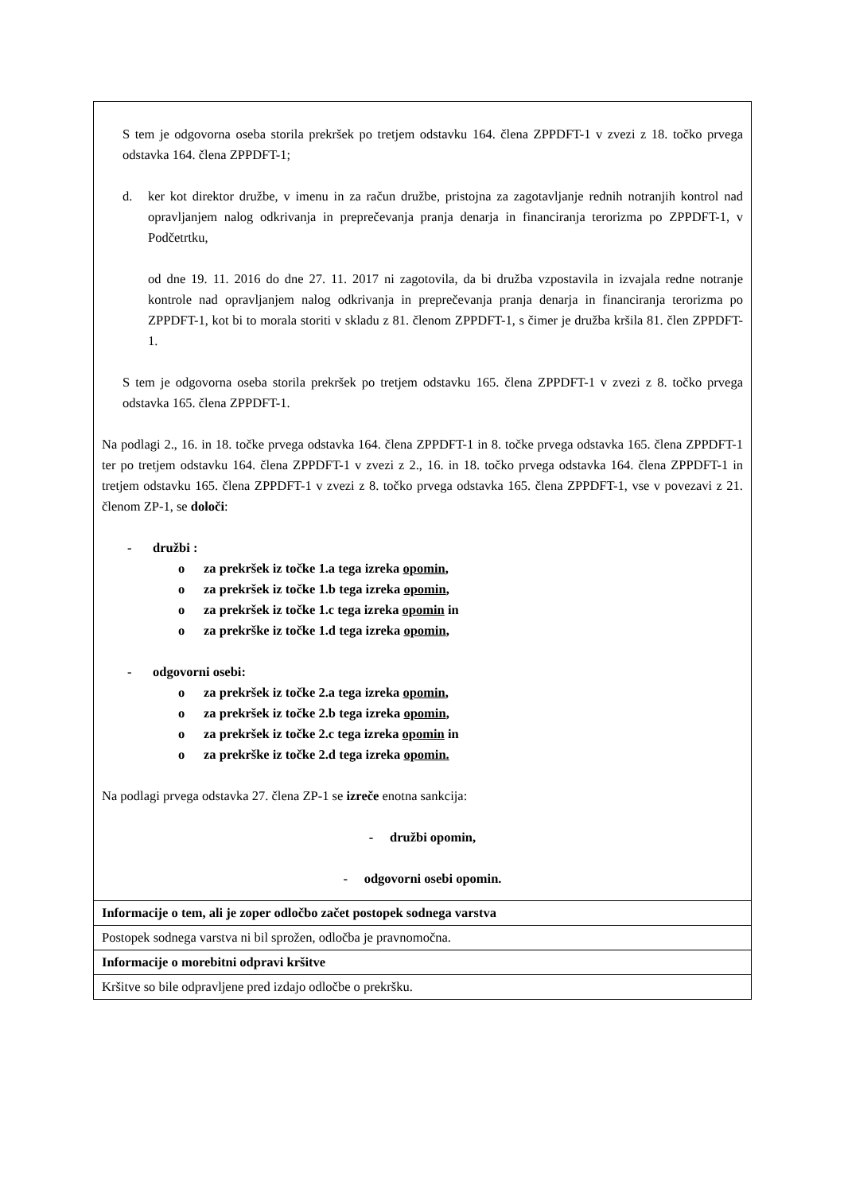| S tem je odgovorna oseba storila prekršek po tretjem odstavku 164. člena ZPPDFT-1 v zvezi z 18. točko prvega odstavka 164. člena ZPPDFT-1; d. ker kot direktor družbe, v imenu in za račun družbe, pristojna za zagotavljanje rednih notranjih kontrol nad opravljanjem nalog odkrivanja in preprečevanja pranja denarja in financiranja terorizma po ZPPDFT-1, v Podčetrtku, od dne 19. 11. 2016 do dne 27. 11. 2017 ni zagotovila, da bi družba vzpostavila in izvajala redne notranje kontrole nad opravljanjem nalog odkrivanja in preprečevanja pranja denarja in financiranja terorizma po ZPPDFT-1, kot bi to morala storiti v skladu z 81. členom ZPPDFT-1, s čimer je družba kršila 81. člen ZPPDFT-1. S tem je odgovorna oseba storila prekršek po tretjem odstavku 165. člena ZPPDFT-1 v zvezi z 8. točko prvega odstavka 165. člena ZPPDFT-1. Na podlagi 2., 16. in 18. točke prvega odstavka 164. člena ZPPDFT-1 in 8. točke prvega odstavka 165. člena ZPPDFT-1 ter po tretjem odstavku 164. člena ZPPDFT-1 v zvezi z 2., 16. in 18. točko prvega odstavka 164. člena ZPPDFT-1 in tretjem odstavku 165. člena ZPPDFT-1 v zvezi z 8. točko prvega odstavka 165. člena ZPPDFT-1, vse v povezavi z 21. členom ZP-1, se določi : - družbi : o za prekršek iz točke 1.a tega izreka opomin , o za prekršek iz točke 1.b tega izreka opomin , o za prekršek iz točke 1.c tega izreka opomin in o za prekrške iz točke 1.d tega izreka opomin , - odgovorni osebi: o za prekršek iz točke 2.a tega izreka opomin , o za prekršek iz točke 2.b tega izreka opomin , o za prekršek iz točke 2.c tega izreka opomin in o za prekrške iz točke 2.d tega izreka opomin. Na podlagi prvega odstavka 27. člena ZP-1 se izreče enotna sankcija: - družbi opomin, - odgovorni osebi opomin. |
| Informacije o tem, ali je zoper odločbo začet postopek sodnega varstva |
| Postopek sodnega varstva ni bil sprožen, odločba je pravnomočna. |
| Informacije o morebitni odpravi kršitve |
| Kršitve so bile odpravljene pred izdajo odločbe o prekršku. |